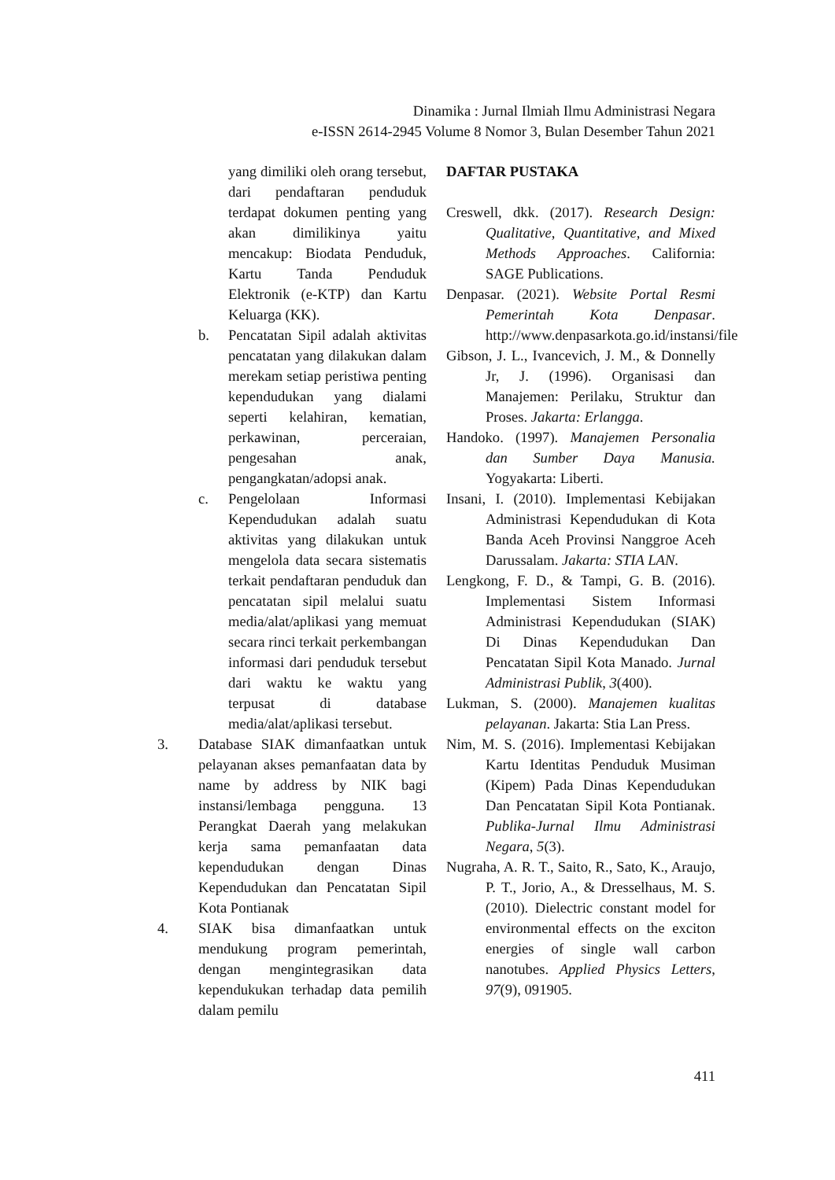Dinamika : Jurnal Ilmiah Ilmu Administrasi Negara
e-ISSN 2614-2945 Volume 8 Nomor 3, Bulan Desember Tahun 2021
yang dimiliki oleh orang tersebut, dari pendaftaran penduduk terdapat dokumen penting yang akan dimilikinya yaitu mencakup: Biodata Penduduk, Kartu Tanda Penduduk Elektronik (e-KTP) dan Kartu Keluarga (KK).
b. Pencatatan Sipil adalah aktivitas pencatatan yang dilakukan dalam merekam setiap peristiwa penting kependudukan yang dialami seperti kelahiran, kematian, perkawinan, perceraian, pengesahan anak, pengangkatan/adopsi anak.
c. Pengelolaan Informasi Kependudukan adalah suatu aktivitas yang dilakukan untuk mengelola data secara sistematis terkait pendaftaran penduduk dan pencatatan sipil melalui suatu media/alat/aplikasi yang memuat secara rinci terkait perkembangan informasi dari penduduk tersebut dari waktu ke waktu yang terpusat di database media/alat/aplikasi tersebut.
3. Database SIAK dimanfaatkan untuk pelayanan akses pemanfaatan data by name by address by NIK bagi instansi/lembaga pengguna. 13 Perangkat Daerah yang melakukan kerja sama pemanfaatan data kependudukan dengan Dinas Kependudukan dan Pencatatan Sipil Kota Pontianak
4. SIAK bisa dimanfaatkan untuk mendukung program pemerintah, dengan mengintegrasikan data kependukukan terhadap data pemilih dalam pemilu
DAFTAR PUSTAKA
Creswell, dkk. (2017). Research Design: Qualitative, Quantitative, and Mixed Methods Approaches. California: SAGE Publications.
Denpasar. (2021). Website Portal Resmi Pemerintah Kota Denpasar. http://www.denpasarkota.go.id/instansi/file
Gibson, J. L., Ivancevich, J. M., & Donnelly Jr, J. (1996). Organisasi dan Manajemen: Perilaku, Struktur dan Proses. Jakarta: Erlangga.
Handoko. (1997). Manajemen Personalia dan Sumber Daya Manusia. Yogyakarta: Liberti.
Insani, I. (2010). Implementasi Kebijakan Administrasi Kependudukan di Kota Banda Aceh Provinsi Nanggroe Aceh Darussalam. Jakarta: STIA LAN.
Lengkong, F. D., & Tampi, G. B. (2016). Implementasi Sistem Informasi Administrasi Kependudukan (SIAK) Di Dinas Kependudukan Dan Pencatatan Sipil Kota Manado. Jurnal Administrasi Publik, 3(400).
Lukman, S. (2000). Manajemen kualitas pelayanan. Jakarta: Stia Lan Press.
Nim, M. S. (2016). Implementasi Kebijakan Kartu Identitas Penduduk Musiman (Kipem) Pada Dinas Kependudukan Dan Pencatatan Sipil Kota Pontianak. Publika-Jurnal Ilmu Administrasi Negara, 5(3).
Nugraha, A. R. T., Saito, R., Sato, K., Araujo, P. T., Jorio, A., & Dresselhaus, M. S. (2010). Dielectric constant model for environmental effects on the exciton energies of single wall carbon nanotubes. Applied Physics Letters, 97(9), 091905.
411